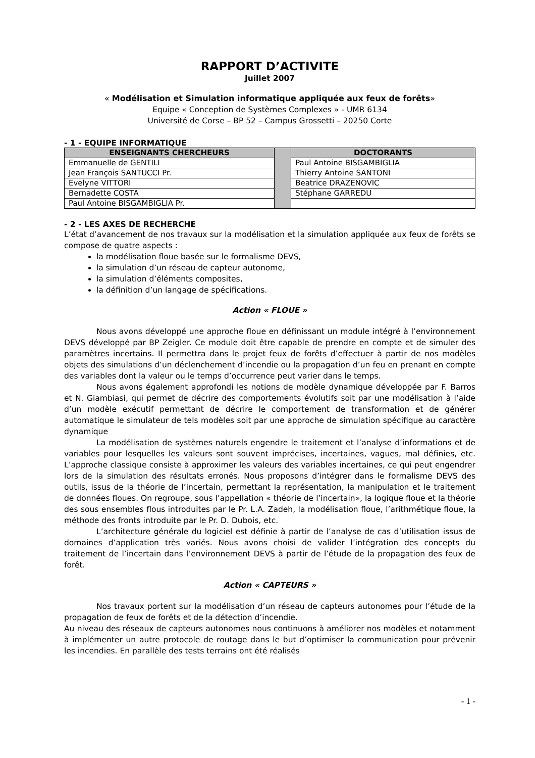RAPPORT D’ACTIVITE
Juillet 2007
« Modélisation et Simulation informatique appliquée aux feux de forêts»
Equipe « Conception de Systèmes Complexes » - UMR 6134
Université de Corse – BP 52 – Campus Grossetti – 20250 Corte
- 1 - EQUIPE INFORMATIQUE
| ENSEIGNANTS CHERCHEURS | | DOCTORANTS |
| Emmanuelle de GENTILI | | Paul Antoine BISGAMBIGLIA |
| Jean François SANTUCCI Pr. | | Thierry Antoine SANTONI |
| Evelyne VITTORI | | Beatrice DRAZENOVIC |
| Bernadette COSTA | | Stéphane GARREDU |
| Paul Antoine BISGAMBIGLIA Pr. | | |
- 2 - LES AXES DE RECHERCHE
L’état d’avancement de nos travaux sur la modélisation et la simulation appliquée aux feux de forêts se compose de quatre aspects :
la modélisation floue basée sur le formalisme DEVS,
la simulation d’un réseau de capteur autonome,
la simulation d’éléments composites,
la définition d’un langage de spécifications.
Action « FLOUE »
Nous avons développé une approche floue en définissant un module intégré à l’environnement DEVS développé par BP Zeigler. Ce module doit être capable de prendre en compte et de simuler des paramètres incertains. Il permettra dans le projet feux de forêts d’effectuer à partir de nos modèles objets des simulations d’un déclenchement d’incendie ou la propagation d’un feu en prenant en compte des variables dont la valeur ou le temps d’occurrence peut varier dans le temps.
Nous avons également approfondi les notions de modèle dynamique développée par F. Barros et N. Giambiasi, qui permet de décrire des comportements évolutifs soit par une modélisation à l’aide d’un modèle exécutif permettant de décrire le comportement de transformation et de générer automatique le simulateur de tels modèles soit par une approche de simulation spécifique au caractère dynamique
La modélisation de systèmes naturels engendre le traitement et l’analyse d’informations et de variables pour lesquelles les valeurs sont souvent imprécises, incertaines, vagues, mal définies, etc. L’approche classique consiste à approximer les valeurs des variables incertaines, ce qui peut engendrer lors de la simulation des résultats erronés. Nous proposons d’intégrer dans le formalisme DEVS des outils, issus de la théorie de l’incertain, permettant la représentation, la manipulation et le traitement de données floues. On regroupe, sous l’appellation « théorie de l’incertain», la logique floue et la théorie des sous ensembles flous introduites par le Pr. L.A. Zadeh, la modélisation floue, l’arithmétique floue, la méthode des fronts introduite par le Pr. D. Dubois, etc.
L’architecture générale du logiciel est définie à partir de l’analyse de cas d’utilisation issus de domaines d’application très variés. Nous avons choisi de valider l’intégration des concepts du traitement de l’incertain dans l’environnement DEVS à partir de l’étude de la propagation des feux de forêt.
Action « CAPTEURS »
Nos travaux portent sur la modélisation d’un réseau de capteurs autonomes pour l’étude de la propagation de feux de forêts et de la détection d’incendie.
Au niveau des réseaux de capteurs autonomes nous continuons à améliorer nos modèles et notamment à implémenter un autre protocole de routage dans le but d’optimiser la communication pour prévenir les incendies. En parallèle des tests terrains ont été réalisés
- 1 -